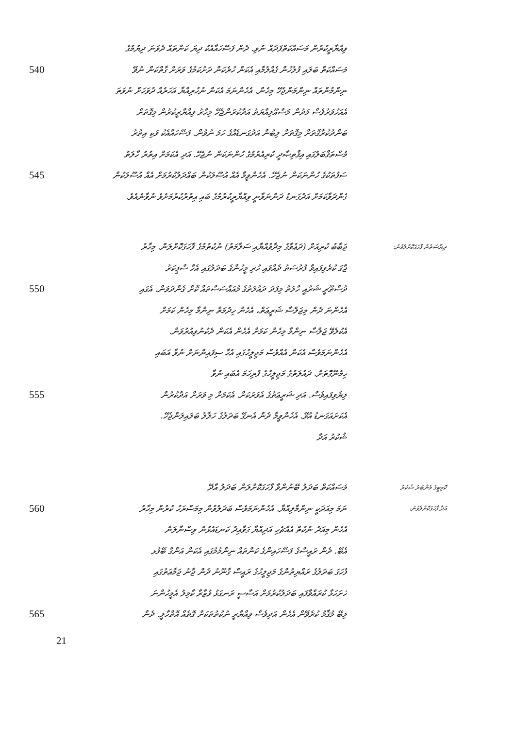ވިއްޔާރީކުރުން މަސައްކަތްފަދައް ނުވި. ދެން ފަސޭހައާއެކު ދިޔަ ކަންތައް ދެވަނަ ދިޔުމުގެ
540 މަސައްކަތް ބަލައި ފުލުހުން ގެއްލުމާއި އެކަން ހުރެކަން ދަށުކަމުގެ ވަރަށް ގާތްކަން ނުވޭ
ނިންމުންތައް ނިންމަންޖެހޭ މިހެން. އެހެންނަމަ އެކަން ނުހުރިއްޔާ އަހަރެއް ދުވަހަށް ނުވަތަ
އެއަހުވަރުވެސް މަދުން މަސްއޫލިއްޔަތު އަދާކުރަންޖެހޭ މިހާރު ވިއްޔާރީކުރުން މިގޮތަށް
ބަންދުކުރާގޮތަށް މިގޮތަށް ލިބުން އަދުގަނޑެއްގެ ހަމަ ނުވުން. ފަސޭހައާއެކު ވަކި އިތުރު
މުސްތަޤްބަލުގައި އިޤްތިޞާދީ ކުރިއެރުމުގެ ހުންނަކަން ނުޖެހޭ. އަދި އެކަމަށް އިތުރު ހާލަތު
545 ސަފުތަކުގެ ހުންނަކަން ނުޖެހޭ. އެހެންވީމާ އެއް އުސޫލަކުން ބައްދަލުކުރުމަށް އެއް އުސޫލަކުން
ގެންދަވާކަމަށް އަދުގަނޑު ދަންނަވާނީ ވިއްޔާރީކުރުމުގެ ބައި އިތުރުކުރުމަށެވެ ނުވާނެއެވެ.
ޖަބާބު ކުރިއަށް (ދަޢުވާގެ މިދާވުއްޔާއި ސަލާމަތު) ނުކުތުމުގެ ފާހަގަކޮށްލަން. މިހާރު ރިޔާސަތުން ފާހަގަކޮށްލެވުނު:
ޖާގަ ކުރެވިފައިވާ ފުރުސަތު ދެއްވައި ހުރި މީހުންގެ ބަދަލުގައި އެހާ ސްޕީކަރު
550 ދުސްތޫރީ ޝަރުއީ ހާލަތު މިފަދަ ދައުލަތުގެ މުއައްސަސާތައް ކޮށް ގެންދަވަން. އެގައި
އެހެންނަ ދެން މިޖަލްސާ ޝަރީޢަތް، އެހެން ހިދުމަތް ނިންމާ މިހެން ކަމަށް
އެކުލެވޭ ޖަލްސާ ނިންމާ މިހެން ކަމަށް އެހެން އެކަން ދެކުނުވިއުރުވަން.
އެހެންނަމަވެސް އެކަން އެއްވެސް މަޖިލީހުގައި އެހާ ސިފައިންނަށް ނުވާ އަބައި
ހިމެނޭގޮތަށް. ދައުލަތުގެ މަޖިލީހުގެ ފުރިހަމަ އެބައި ނުވާ
555 ލިޔެވިފައިވެސް. އަދި ޝަރީޢަތުގެ އެވަރަކަށް. އެކަމަށް މި ވަރަށް އަދާކުރުން
އެކަށައަގަނޑު އުޅޭ. އެހެންވީމާ ދެން އެނގޭ ބަދަލުގެ ހަލާލު ބަލައިލަންޖެހޭ.
ޝުކުރު އަދާ
މަސައްކަތް ބަދަލު ބޭނުންވާ ފާހަގަކޮށްލަން ބަދަލު އާދޭ ކޮމިޓީގެ މެންބަރު ޝުކުރު
560 ނަމަ މިއަދަކީ ނިންމާލިއްޔާ. އެހެންނަމަވެސް ބަދަލުވުން މިމަސްރަހު ކުރުން މިހާރު އަދާ ފާހަގަކޮށްލެވުނު:
އެހެން މިއަދު ނުކުތް އެއްޗެހި އަދިއްޔާ ގަވާއިދު ކަނޑައެޅުން ވިސްނާލަން
އެބޭ. ދެން ރައީސްގެ ފަސޭހައިންގެ ކަންތައް ނިންމުމުގައި އެކަން އަންގާ ބޭފުޅ
ފާހަގަ ބަދަލުގެ ރައްޔިތުންގެ މަޖިލީހުގެ ރައީސް ގާނޫނު ދެން ޖާނު ޖަމާޢަތުގައި
ހުށަހަޅާ ކުރައްވާފައި ބަދަލުކުރުމަށް އަސާސީ ރަނގަޅު ވުޒާރާ ކާމިލު އެމީހުންނަ
565 ލިބޭ މުޤާމު ކުރެވޭން އެހެން އަދިވެސް ވިއްޔާރީ ނުކުތުތަކަށް ގޮތެއް އޮތްހާލީ. ދެން
21